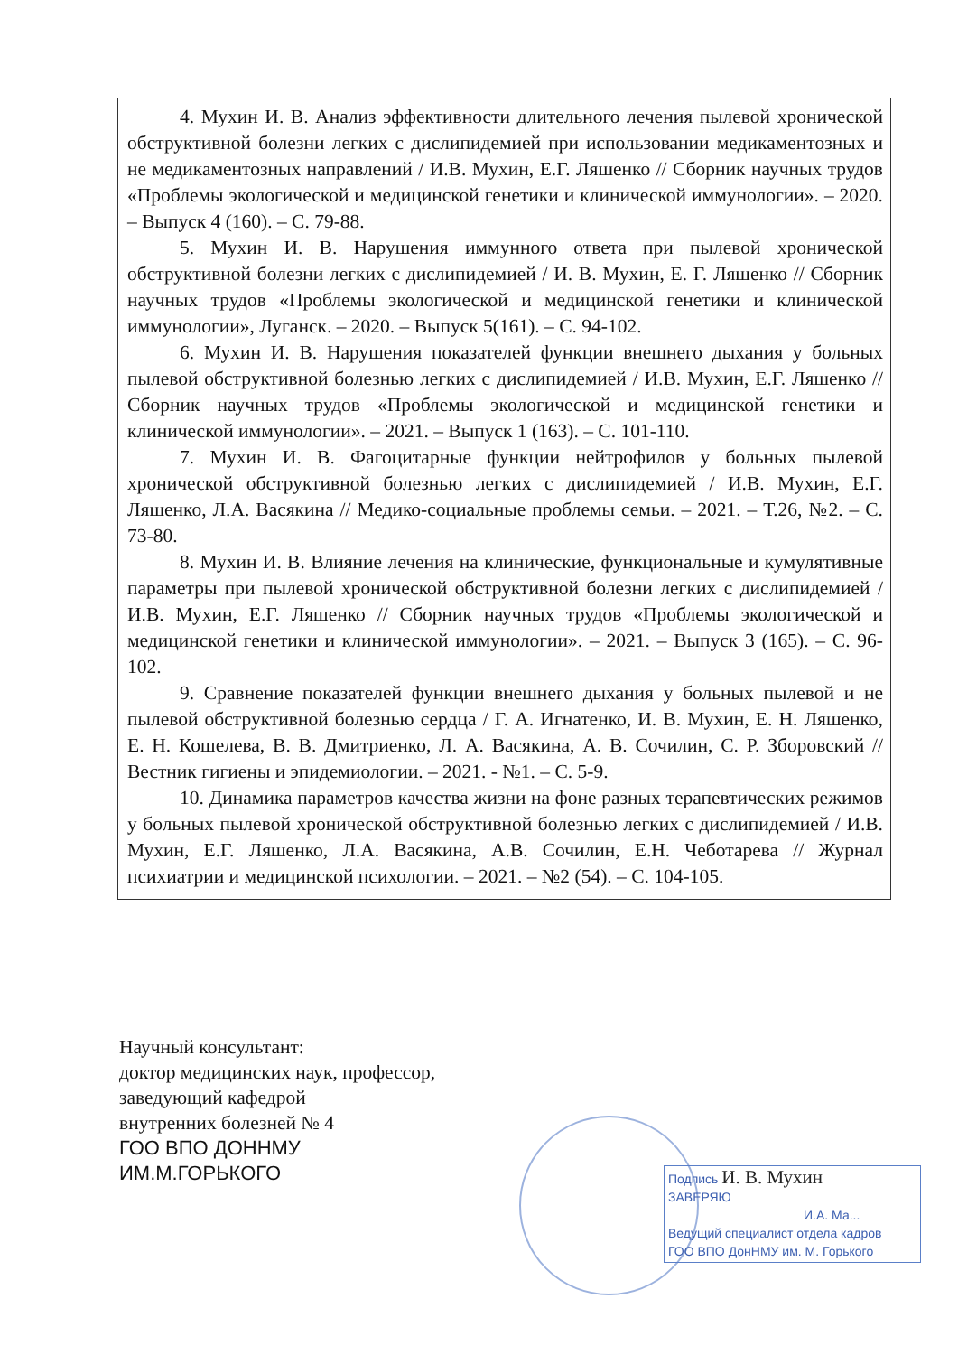4. Мухин И. В. Анализ эффективности длительного лечения пылевой хронической обструктивной болезни легких с дислипидемией при использовании медикаментозных и не медикаментозных направлений / И.В. Мухин, Е.Г. Ляшенко // Сборник научных трудов «Проблемы экологической и медицинской генетики и клинической иммунологии». – 2020. – Выпуск 4 (160). – С. 79-88.
5. Мухин И. В. Нарушения иммунного ответа при пылевой хронической обструктивной болезни легких с дислипидемией / И. В. Мухин, Е. Г. Ляшенко // Сборник научных трудов «Проблемы экологической и медицинской генетики и клинической иммунологии», Луганск. – 2020. – Выпуск 5(161). – С. 94-102.
6. Мухин И. В. Нарушения показателей функции внешнего дыхания у больных пылевой обструктивной болезнью легких с дислипидемией / И.В. Мухин, Е.Г. Ляшенко // Сборник научных трудов «Проблемы экологической и медицинской генетики и клинической иммунологии». – 2021. – Выпуск 1 (163). – С. 101-110.
7. Мухин И. В. Фагоцитарные функции нейтрофилов у больных пылевой хронической обструктивной болезнью легких с дислипидемией / И.В. Мухин, Е.Г. Ляшенко, Л.А. Васякина // Медико-социальные проблемы семьи. – 2021. – Т.26, №2. – С. 73-80.
8. Мухин И. В. Влияние лечения на клинические, функциональные и кумулятивные параметры при пылевой хронической обструктивной болезни легких с дислипидемией / И.В. Мухин, Е.Г. Ляшенко // Сборник научных трудов «Проблемы экологической и медицинской генетики и клинической иммунологии». – 2021. – Выпуск 3 (165). – С. 96-102.
9. Сравнение показателей функции внешнего дыхания у больных пылевой и не пылевой обструктивной болезнью сердца / Г. А. Игнатенко, И. В. Мухин, Е. Н. Ляшенко, Е. Н. Кошелева, В. В. Дмитриенко, Л. А. Васякина, А. В. Сочилин, С. Р. Зборовский // Вестник гигиены и эпидемиологии. – 2021. - №1. – С. 5-9.
10. Динамика параметров качества жизни на фоне разных терапевтических режимов у больных пылевой хронической обструктивной болезнью легких с дислипидемией / И.В. Мухин, Е.Г. Ляшенко, Л.А. Васякина, А.В. Сочилин, Е.Н. Чеботарева // Журнал психиатрии и медицинской психологии. – 2021. – №2 (54). – С. 104-105.
Научный консультант:
доктор медицинских наук, профессор,
заведующий кафедрой
внутренних болезней № 4
ГОО ВПО ДОННМУ
ИМ.М.ГОРЬКОГО
Подпись И. В. Мухин
ЗАВЕРЯЮ
И.А. Ма...
Ведущий специалист отдела кадров
ГОО ВПО ДонНМУ им. М. Горького